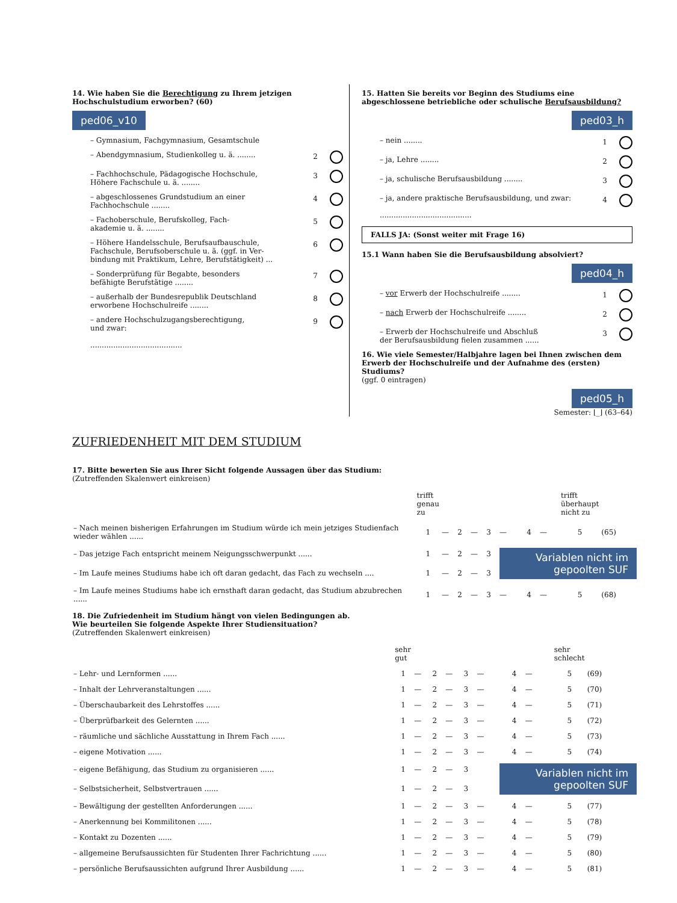14. Wie haben Sie die Berechtigung zu Ihrem jetzigen Hochschulstudium erworben? (60)
ped06_v10
– Gymnasium, Fachgymnasium, Gesamtschule
– Abendgymnasium, Studienkolleg u. ä. ........ 2
– Fachhochschule, Pädagogische Hochschule,
Höhere Fachschule u. ä. ........ 3
– abgeschlossenes Grundstudium an einer
Fachhochschule ........ 4
– Fachoberschule, Berufskolleg, Fach-
akademie u. ä. ........ 5
– Höhere Handelsschule, Berufsaufbauschule,
Fachschule, Berufsoberschule u. ä. (ggf. in Ver-
bindung mit Praktikum, Lehre, Berufstätigkeit) ... 6
– Sonderprüfung für Begabte, besonders
befähigte Berufstätige ........ 7
– außerhalb der Bundesrepublik Deutschland
erworbene Hochschulreife ........ 8
– andere Hochschulzugangsberechtigung,
und zwar:
........................................ 9
15. Hatten Sie bereits vor Beginn des Studiums eine abgeschlossene betriebliche oder schulische Berufsausbildung?
ped03_h
– nein ........ 1
– ja, Lehre ........ 2
– ja, schulische Berufsausbildung ........ 3
– ja, andere praktische Berufsausbildung, und zwar:
........................................ 4
FALLS JA: (Sonst weiter mit Frage 16)
15.1 Wann haben Sie die Berufsausbildung absolviert?
ped04_h
– vor Erwerb der Hochschulreife ........ 1
– nach Erwerb der Hochschulreife ........ 2
– Erwerb der Hochschulreife und Abschluß
der Berufsausbildung fielen zusammen ...... 3
16. Wie viele Semester/Halbjahre lagen bei Ihnen zwischen dem Erwerb der Hochschulreife und der Aufnahme des (ersten) Studiums?
(ggf. 0 eintragen)
ped05_h
Semester: ⌊_⌋ (63–64)
ZUFRIEDENHEIT MIT DEM STUDIUM
17. Bitte bewerten Sie aus Ihrer Sicht folgende Aussagen über das Studium:
(Zutreffenden Skalenwert einkreisen)
| | trifft genau zu | | | | | | | | trifft überhaupt nicht zu | |
| – Nach meinen bisherigen Erfahrungen im Studium würde ich mein jetziges Studienfach wieder wählen ...... | 1 | — | 2 | — | 3 | — | 4 | — | 5 | (65) |
| – Das jetzige Fach entspricht meinem Neigungsschwerpunkt ...... | 1 | — | 2 | — | 3 | Variablen nicht im gepoolten SUF | | | | |
| – Im Laufe meines Studiums habe ich oft daran gedacht, das Fach zu wechseln .... | 1 | — | 2 | — | 3 | | | | | |
| – Im Laufe meines Studiums habe ich ernsthaft daran gedacht, das Studium abzubrechen ...... | 1 | — | 2 | — | 3 | — | 4 | — | 5 | (68) |
18. Die Zufriedenheit im Studium hängt von vielen Bedingungen ab.
Wie beurteilen Sie folgende Aspekte Ihrer Studiensituation?
(Zutreffenden Skalenwert einkreisen)
| | sehr gut | | | | | | | | sehr schlecht | |
| – Lehr- und Lernformen ...... | 1 | — | 2 | — | 3 | — | 4 | — | 5 | (69) |
| – Inhalt der Lehrveranstaltungen ...... | 1 | — | 2 | — | 3 | — | 4 | — | 5 | (70) |
| – Überschaubarkeit des Lehrstoffes ...... | 1 | — | 2 | — | 3 | — | 4 | — | 5 | (71) |
| – Überprüfbarkeit des Gelernten ...... | 1 | — | 2 | — | 3 | — | 4 | — | 5 | (72) |
| – räumliche und sächliche Ausstattung in Ihrem Fach ...... | 1 | — | 2 | — | 3 | — | 4 | — | 5 | (73) |
| – eigene Motivation ...... | 1 | — | 2 | — | 3 | — | 4 | — | 5 | (74) |
| – eigene Befähigung, das Studium zu organisieren ...... | 1 | — | 2 | — | 3 | Variablen nicht im gepoolten SUF | | | | |
| – Selbstsicherheit, Selbstvertrauen ...... | 1 | — | 2 | — | 3 | | | | | |
| – Bewältigung der gestellten Anforderungen ...... | 1 | — | 2 | — | 3 | — | 4 | — | 5 | (77) |
| – Anerkennung bei Kommilitonen ...... | 1 | — | 2 | — | 3 | — | 4 | — | 5 | (78) |
| – Kontakt zu Dozenten ...... | 1 | — | 2 | — | 3 | — | 4 | — | 5 | (79) |
| – allgemeine Berufsaussichten für Studenten Ihrer Fachrichtung ...... | 1 | — | 2 | — | 3 | — | 4 | — | 5 | (80) |
| – persönliche Berufsaussichten aufgrund Ihrer Ausbildung ...... | 1 | — | 2 | — | 3 | — | 4 | — | 5 | (81) |